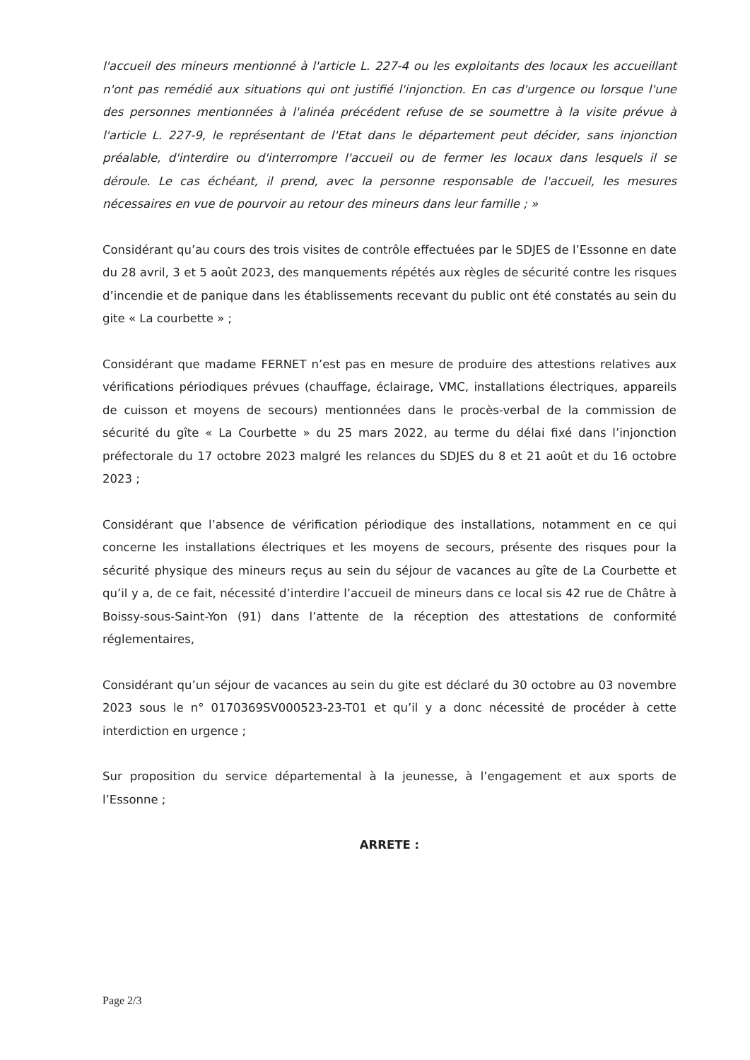l'accueil des mineurs mentionné à l'article L. 227-4 ou les exploitants des locaux les accueillant n'ont pas remédié aux situations qui ont justifié l'injonction. En cas d'urgence ou lorsque l'une des personnes mentionnées à l'alinéa précédent refuse de se soumettre à la visite prévue à l'article L. 227-9, le représentant de l'Etat dans le département peut décider, sans injonction préalable, d'interdire ou d'interrompre l'accueil ou de fermer les locaux dans lesquels il se déroule. Le cas échéant, il prend, avec la personne responsable de l'accueil, les mesures nécessaires en vue de pourvoir au retour des mineurs dans leur famille ; »
Considérant qu’au cours des trois visites de contrôle effectuées par le SDJES de l’Essonne en date du 28 avril, 3 et 5 août 2023, des manquements répétés aux règles de sécurité contre les risques d’incendie et de panique dans les établissements recevant du public ont été constatés au sein du gite « La courbette » ;
Considérant que madame FERNET n’est pas en mesure de produire des attestions relatives aux vérifications périodiques prévues (chauffage, éclairage, VMC, installations électriques, appareils de cuisson et moyens de secours) mentionnées dans le procès-verbal de la commission de sécurité du gîte « La Courbette » du 25 mars 2022, au terme du délai fixé dans l’injonction préfectorale du 17 octobre 2023 malgré les relances du SDJES du 8 et 21 août et du 16 octobre 2023 ;
Considérant que l’absence de vérification périodique des installations, notamment en ce qui concerne les installations électriques et les moyens de secours, présente des risques pour la sécurité physique des mineurs reçus au sein du séjour de vacances au gîte de La Courbette et qu’il y a, de ce fait, nécessité d’interdire l’accueil de mineurs dans ce local sis 42 rue de Châtre à Boissy-sous-Saint-Yon (91) dans l’attente de la réception des attestations de conformité réglementaires,
Considérant qu’un séjour de vacances au sein du gite est déclaré du 30 octobre au 03 novembre 2023 sous le n° 0170369SV000523-23-T01 et qu’il y a donc nécessité de procéder à cette interdiction en urgence ;
Sur proposition du service départemental à la jeunesse, à l’engagement et aux sports de l’Essonne ;
ARRETE :
Page 2/3